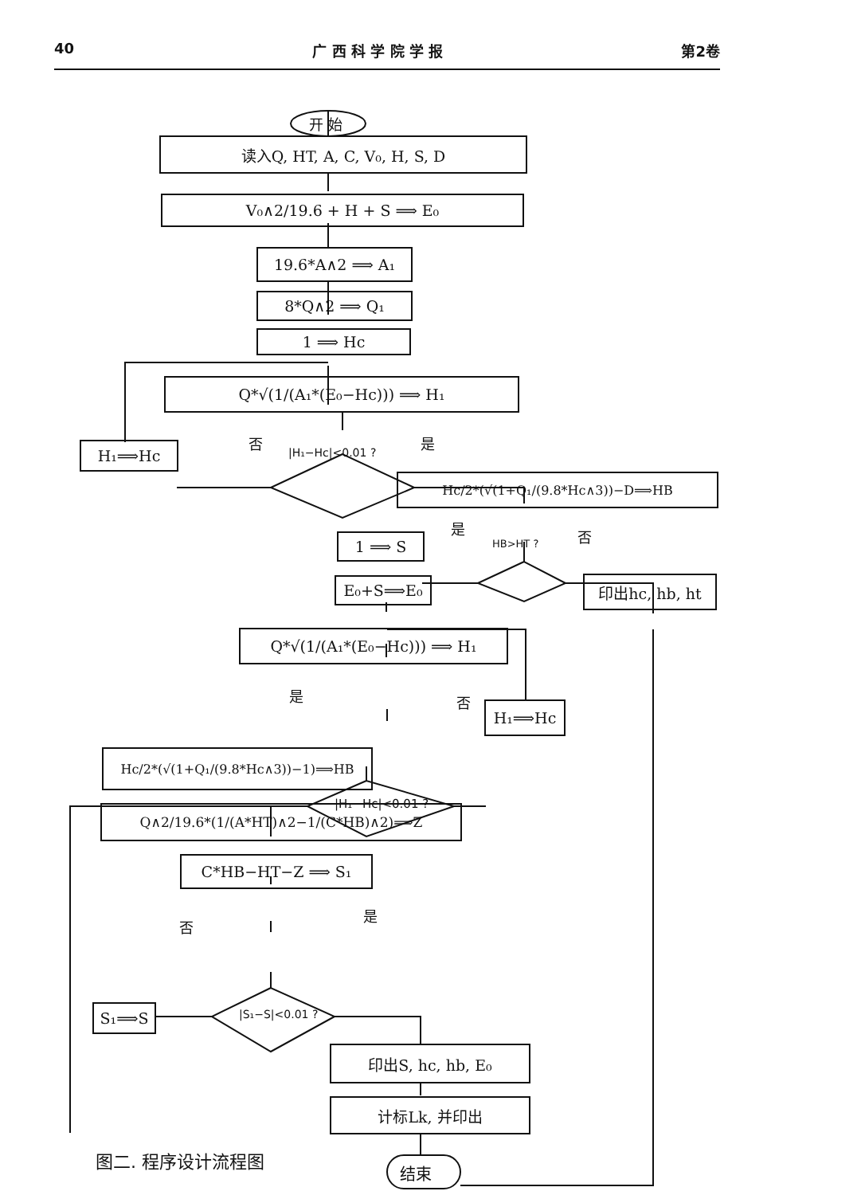40 广 西 科 学 院 学 报 第2卷
开 始
读入Q, HT, A, C, V₀, H, S, D
V₀∧2/19.6 + H + S ⟹ E₀
19.6*A∧2 ⟹ A₁
8*Q∧2 ⟹ Q₁
1 ⟹ Hc
Q*√(1/(A₁*(E₀−Hc))) ⟹ H₁
否 是
H₁⟹Hc |H₁−Hc|<0.01 ?
Hc/2*(√(1+Q₁/(9.8*Hc∧3))−D⟹HB
是 否
1 ⟹ S HB>HT ?
印出hc, hb, ht
E₀+S⟹E₀
Q*√(1/(A₁*(E₀−Hc))) ⟹ H₁
是 否
|H₁−Hc|<0.01 ?
H₁⟹Hc
Hc/2*(√(1+Q₁/(9.8*Hc∧3))−1)⟹HB
Q∧2/19.6*(1/(A*HT)∧2−1/(C*HB)∧2)⟹Z
C*HB−HT−Z ⟹ S₁
否
是
S₁⟹S |S₁−S|<0.01 ?
印出S, hc, hb, E₀
计标Lk, 并印出
图二. 程序设计流程图
结束